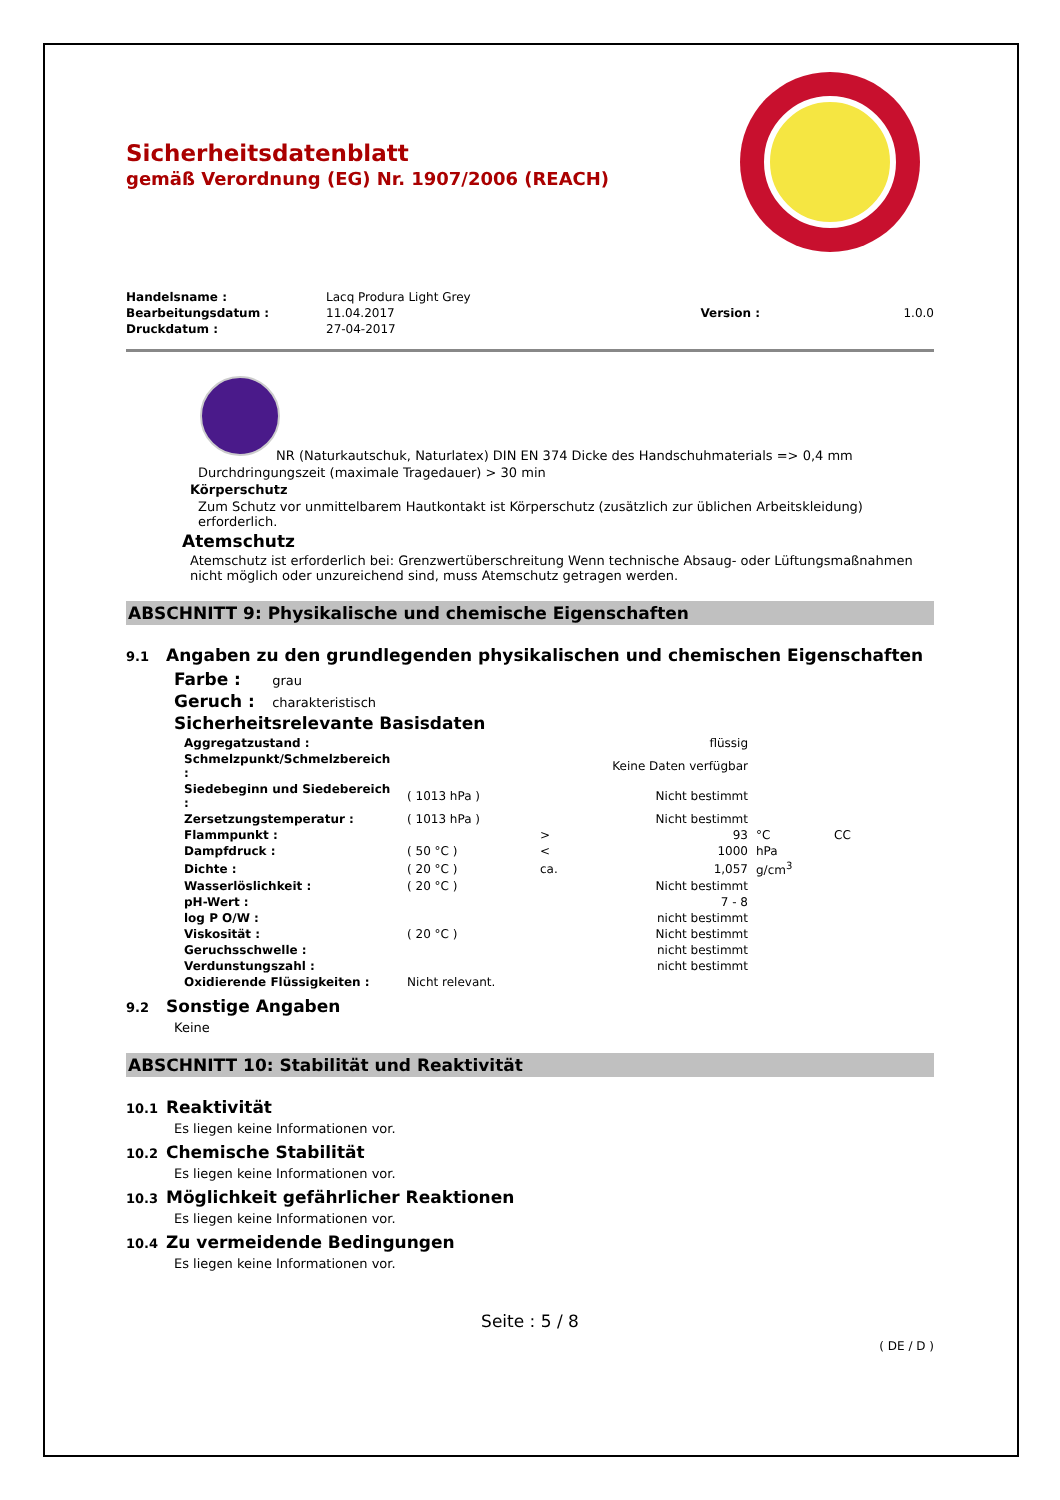Sicherheitsdatenblatt
gemäß Verordnung (EG) Nr. 1907/2006 (REACH)
| Handelsname : | Lacq Produra Light Grey | | |
| Bearbeitungsdatum : | 11.04.2017 | Version : | 1.0.0 |
| Druckdatum : | 27-04-2017 | | |
NR (Naturkautschuk, Naturlatex) DIN EN 374 Dicke des Handschuhmaterials => 0,4 mm
Durchdringungszeit (maximale Tragedauer) > 30 min
Körperschutz
Zum Schutz vor unmittelbarem Hautkontakt ist Körperschutz (zusätzlich zur üblichen Arbeitskleidung) erforderlich.
Atemschutz
Atemschutz ist erforderlich bei: Grenzwertüberschreitung Wenn technische Absaug- oder Lüftungsmaßnahmen nicht möglich oder unzureichend sind, muss Atemschutz getragen werden.
ABSCHNITT 9: Physikalische und chemische Eigenschaften
9.1 Angaben zu den grundlegenden physikalischen und chemischen Eigenschaften
Farbe : grau
Geruch : charakteristisch
Sicherheitsrelevante Basisdaten
| Aggregatzustand : | | | flüssig | | |
| Schmelzpunkt/Schmelzbereich : | | | Keine Daten verfügbar | | |
| Siedebeginn und Siedebereich : | ( 1013 hPa ) | | Nicht bestimmt | | |
| Zersetzungstemperatur : | ( 1013 hPa ) | | Nicht bestimmt | | |
| Flammpunkt : | | > | 93 | °C | CC |
| Dampfdruck : | ( 50 °C ) | < | 1000 | hPa | |
| Dichte : | ( 20 °C ) | ca. | 1,057 | g/cm<sup>3</sup> | |
| Wasserlöslichkeit : | ( 20 °C ) | | Nicht bestimmt | | |
| pH-Wert : | | | 7 - 8 | | |
| log P O/W : | | | nicht bestimmt | | |
| Viskosität : | ( 20 °C ) | | Nicht bestimmt | | |
| Geruchsschwelle : | | | nicht bestimmt | | |
| Verdunstungszahl : | | | nicht bestimmt | | |
| Oxidierende Flüssigkeiten : | Nicht relevant. | | | | |
9.2 Sonstige Angaben
Keine
ABSCHNITT 10: Stabilität und Reaktivität
10.1 Reaktivität
Es liegen keine Informationen vor.
10.2 Chemische Stabilität
Es liegen keine Informationen vor.
10.3 Möglichkeit gefährlicher Reaktionen
Es liegen keine Informationen vor.
10.4 Zu vermeidende Bedingungen
Es liegen keine Informationen vor.
Seite : 5 / 8
( DE / D )